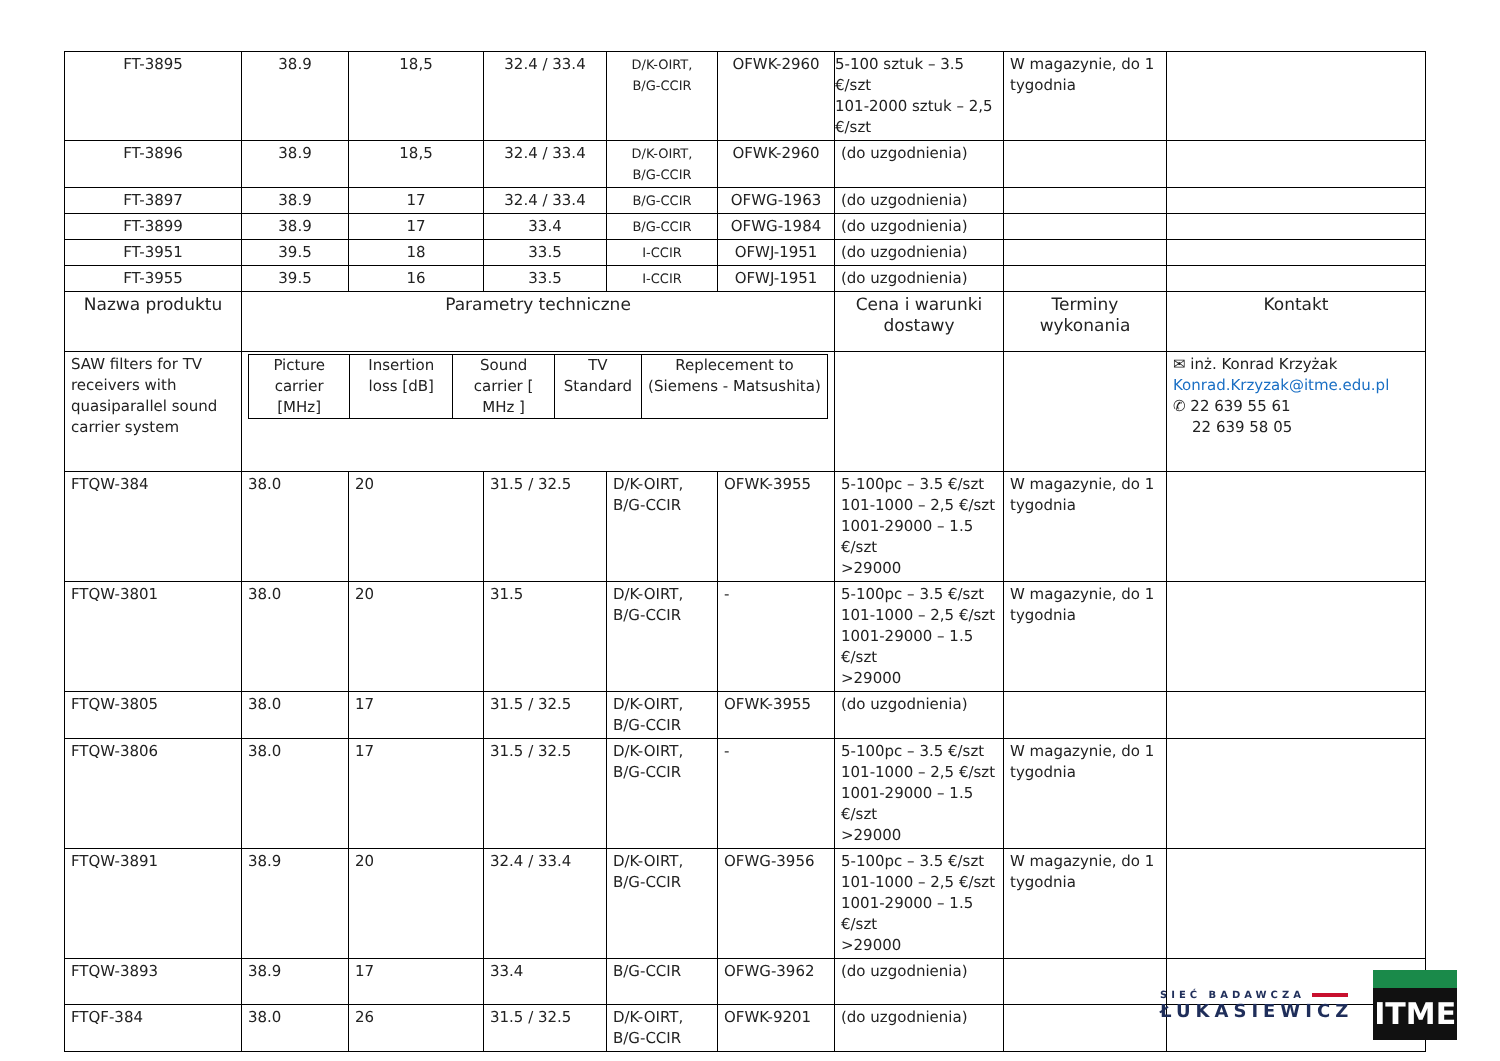| FT-3895 | 38.9 | 18,5 | 32.4 / 33.4 | D/K-OIRT, B/G-CCIR | OFWK-2960 | 5-100 sztuk – 3.5 €/szt 101-2000 sztuk – 2,5 €/szt | W magazynie, do 1 tygodnia | |
| FT-3896 | 38.9 | 18,5 | 32.4 / 33.4 | D/K-OIRT, B/G-CCIR | OFWK-2960 | (do uzgodnienia) | | |
| FT-3897 | 38.9 | 17 | 32.4 / 33.4 | B/G-CCIR | OFWG-1963 | (do uzgodnienia) | | |
| FT-3899 | 38.9 | 17 | 33.4 | B/G-CCIR | OFWG-1984 | (do uzgodnienia) | | |
| FT-3951 | 39.5 | 18 | 33.5 | I-CCIR | OFWJ-1951 | (do uzgodnienia) | | |
| FT-3955 | 39.5 | 16 | 33.5 | I-CCIR | OFWJ-1951 | (do uzgodnienia) | | |
| Nazwa produktu | Parametry techniczne | | | | | Cena i warunki dostawy | Terminy wykonania | Kontakt |
| SAW filters for TV receivers with quasiparallel sound carrier system | / Picture carrier [MHz] / Insertion loss [dB] / Sound carrier [ MHz ] / TV Standard / Replecement to (Siemens - Matsushita) / | | | | | | | ✉ inż. Konrad Krzyżak Konrad.Krzyzak@itme.edu.pl ✆ 22 639 55 61 22 639 58 05 |
| FTQW-384 | 38.0 | 20 | 31.5 / 32.5 | D/K-OIRT, B/G-CCIR | OFWK-3955 | 5-100pc – 3.5 €/szt 101-1000 – 2,5 €/szt 1001-29000 – 1.5 €/szt >29000 | W magazynie, do 1 tygodnia | |
| FTQW-3801 | 38.0 | 20 | 31.5 | D/K-OIRT, B/G-CCIR | - | 5-100pc – 3.5 €/szt 101-1000 – 2,5 €/szt 1001-29000 – 1.5 €/szt >29000 | W magazynie, do 1 tygodnia | |
| FTQW-3805 | 38.0 | 17 | 31.5 / 32.5 | D/K-OIRT, B/G-CCIR | OFWK-3955 | (do uzgodnienia) | | |
| FTQW-3806 | 38.0 | 17 | 31.5 / 32.5 | D/K-OIRT, B/G-CCIR | - | 5-100pc – 3.5 €/szt 101-1000 – 2,5 €/szt 1001-29000 – 1.5 €/szt >29000 | W magazynie, do 1 tygodnia | |
| FTQW-3891 | 38.9 | 20 | 32.4 / 33.4 | D/K-OIRT, B/G-CCIR | OFWG-3956 | 5-100pc – 3.5 €/szt 101-1000 – 2,5 €/szt 1001-29000 – 1.5 €/szt >29000 | W magazynie, do 1 tygodnia | |
| FTQW-3893 | 38.9 | 17 | 33.4 | B/G-CCIR | OFWG-3962 | (do uzgodnienia) | | |
| FTQF-384 | 38.0 | 26 | 31.5 / 32.5 | D/K-OIRT, B/G-CCIR | OFWK-9201 | (do uzgodnienia) | | |
SIEĆ BADAWCZA
ŁUKASIEWICZ
ITME